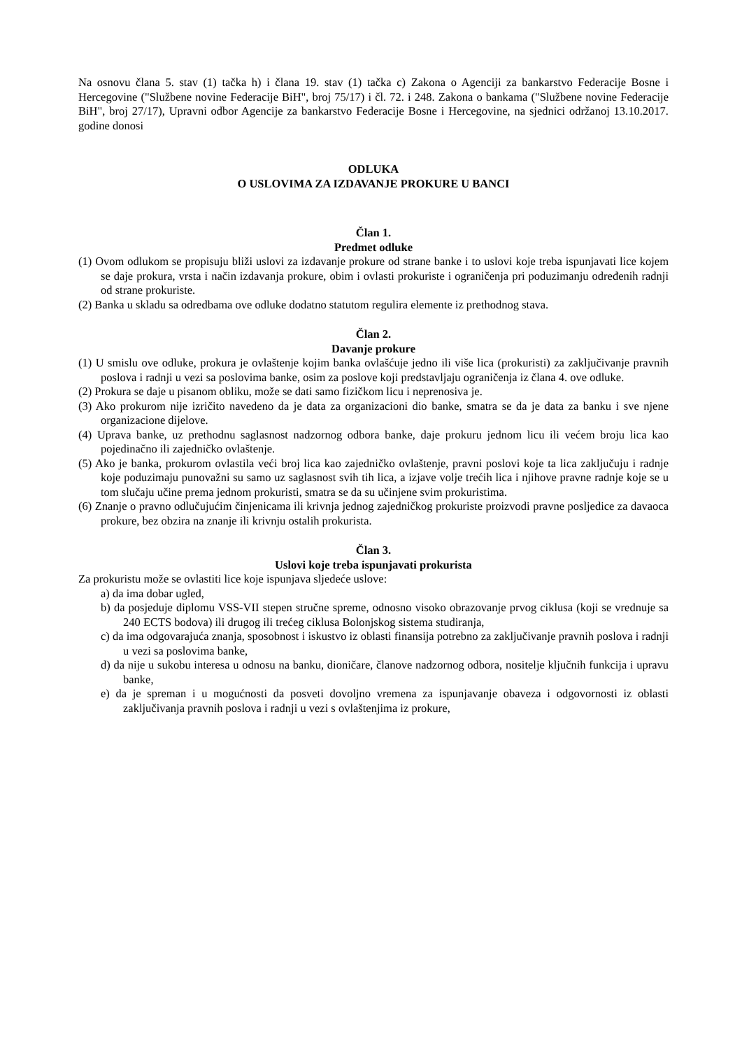Na osnovu člana 5. stav (1) tačka h) i člana 19. stav (1) tačka c) Zakona o Agenciji za bankarstvo Federacije Bosne i Hercegovine ("Službene novine Federacije BiH", broj 75/17) i čl. 72. i 248. Zakona o bankama ("Službene novine Federacije BiH", broj 27/17), Upravni odbor Agencije za bankarstvo Federacije Bosne i Hercegovine, na sjednici održanoj 13.10.2017. godine donosi
ODLUKA
O USLOVIMA ZA IZDAVANJE PROKURE U BANCI
Član 1.
Predmet odluke
(1) Ovom odlukom se propisuju bliži uslovi za izdavanje prokure od strane banke i to uslovi koje treba ispunjavati lice kojem se daje prokura, vrsta i način izdavanja prokure, obim i ovlasti prokuriste i ograničenja pri poduzimanju određenih radnji od strane prokuriste.
(2) Banka u skladu sa odredbama ove odluke dodatno statutom regulira elemente iz prethodnog stava.
Član 2.
Davanje prokure
(1) U smislu ove odluke, prokura je ovlaštenje kojim banka ovlašćuje jedno ili više lica (prokuristi) za zaključivanje pravnih poslova i radnji u vezi sa poslovima banke, osim za poslove koji predstavljaju ograničenja iz člana 4. ove odluke.
(2) Prokura se daje u pisanom obliku, može se dati samo fizičkom licu i neprenosiva je.
(3) Ako prokurom nije izričito navedeno da je data za organizacioni dio banke, smatra se da je data za banku i sve njene organizacione dijelove.
(4) Uprava banke, uz prethodnu saglasnost nadzornog odbora banke, daje prokuru jednom licu ili većem broju lica kao pojedinačno ili zajedničko ovlaštenje.
(5) Ako je banka, prokurom ovlastila veći broj lica kao zajedničko ovlaštenje, pravni poslovi koje ta lica zaključuju i radnje koje poduzimaju punovažni su samo uz saglasnost svih tih lica, a izjave volje trećih lica i njihove pravne radnje koje se u tom slučaju učine prema jednom prokuristi, smatra se da su učinjene svim prokuristima.
(6) Znanje o pravno odlučujućim činjenicama ili krivnja jednog zajedničkog prokuriste proizvodi pravne posljedice za davaoca prokure, bez obzira na znanje ili krivnju ostalih prokurista.
Član 3.
Uslovi koje treba ispunjavati prokurista
Za prokuristu može se ovlastiti lice koje ispunjava sljedeće uslove:
a) da ima dobar ugled,
b) da posjeduje diplomu VSS-VII stepen stručne spreme, odnosno visoko obrazovanje prvog ciklusa (koji se vrednuje sa 240 ECTS bodova) ili drugog ili trećeg ciklusa Bolonjskog sistema studiranja,
c) da ima odgovarajuća znanja, sposobnost i iskustvo iz oblasti finansija potrebno za zaključivanje pravnih poslova i radnji u vezi sa poslovima banke,
d) da nije u sukobu interesa u odnosu na banku, dioničare, članove nadzornog odbora, nositelje ključnih funkcija i upravu banke,
e) da je spreman i u mogućnosti da posveti dovoljno vremena za ispunjavanje obaveza i odgovornosti iz oblasti zaključivanja pravnih poslova i radnji u vezi s ovlaštenjima iz prokure,